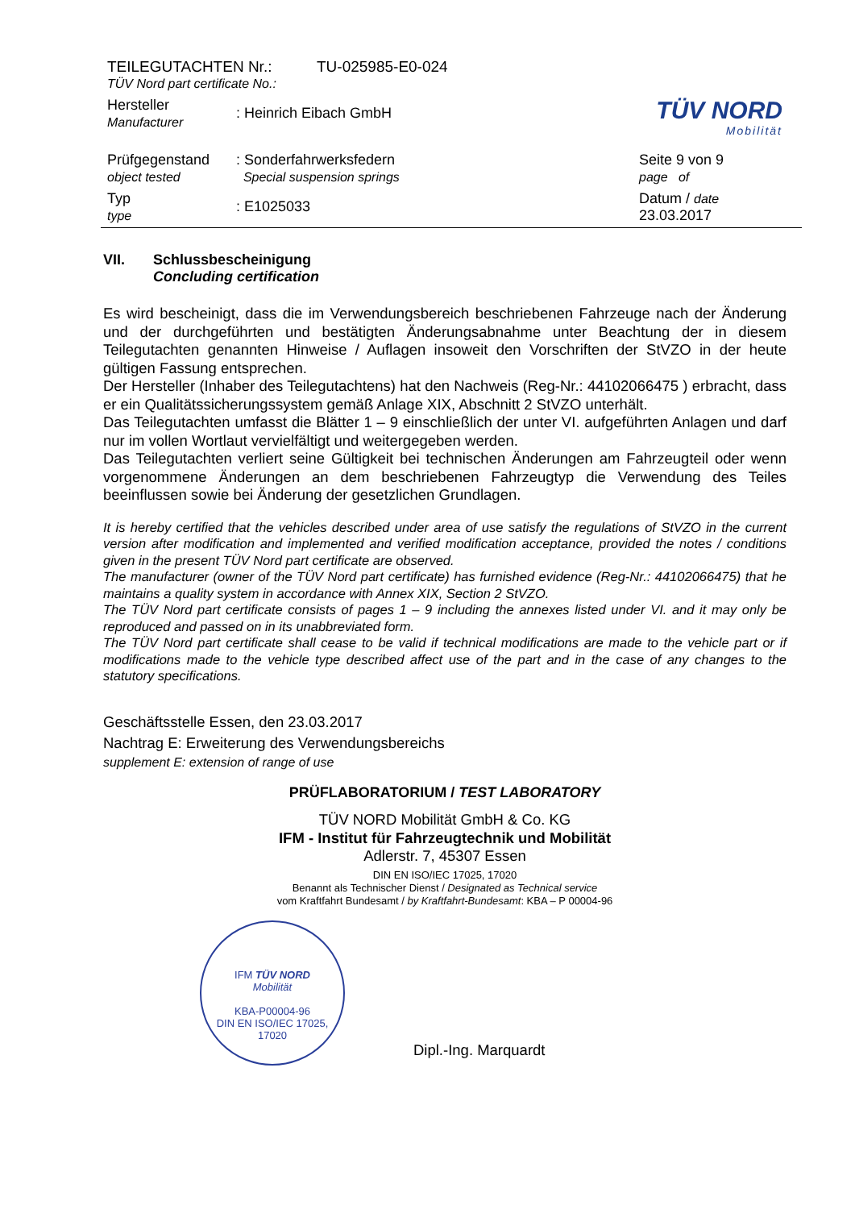TEILEGUTACHTEN Nr.: TU-025985-E0-024
TÜV Nord part certificate No.:
Hersteller
Manufacturer
: Heinrich Eibach GmbH
Prüfgegenstand
object tested
: Sonderfahrwerksfedern
Special suspension springs
Seite 9 von 9
page of
Typ
type
: E1025033
Datum / date
23.03.2017
TÜV NORD
Mobilität
VII. Schlussbescheinigung
Concluding certification
Es wird bescheinigt, dass die im Verwendungsbereich beschriebenen Fahrzeuge nach der Änderung und der durchgeführten und bestätigten Änderungsabnahme unter Beachtung der in diesem Teilegutachten genannten Hinweise / Auflagen insoweit den Vorschriften der StVZO in der heute gültigen Fassung entsprechen.
Der Hersteller (Inhaber des Teilegutachtens) hat den Nachweis (Reg-Nr.: 44102066475 ) erbracht, dass er ein Qualitätssicherungssystem gemäß Anlage XIX, Abschnitt 2 StVZO unterhält.
Das Teilegutachten umfasst die Blätter 1 – 9 einschließlich der unter VI. aufgeführten Anlagen und darf nur im vollen Wortlaut vervielfältigt und weitergegeben werden.
Das Teilegutachten verliert seine Gültigkeit bei technischen Änderungen am Fahrzeugteil oder wenn vorgenommene Änderungen an dem beschriebenen Fahrzeugtyp die Verwendung des Teiles beeinflussen sowie bei Änderung der gesetzlichen Grundlagen.
It is hereby certified that the vehicles described under area of use satisfy the regulations of StVZO in the current version after modification and implemented and verified modification acceptance, provided the notes / conditions given in the present TÜV Nord part certificate are observed.
The manufacturer (owner of the TÜV Nord part certificate) has furnished evidence (Reg-Nr.: 44102066475) that he maintains a quality system in accordance with Annex XIX, Section 2 StVZO.
The TÜV Nord part certificate consists of pages 1 – 9 including the annexes listed under VI. and it may only be reproduced and passed on in its unabbreviated form.
The TÜV Nord part certificate shall cease to be valid if technical modifications are made to the vehicle part or if modifications made to the vehicle type described affect use of the part and in the case of any changes to the statutory specifications.
Geschäftsstelle Essen, den 23.03.2017
Nachtrag E: Erweiterung des Verwendungsbereichs
supplement E: extension of range of use
PRÜFLABORATORIUM / TEST LABORATORY
TÜV NORD Mobilität GmbH & Co. KG
IFM - Institut für Fahrzeugtechnik und Mobilität
Adlerstr. 7, 45307 Essen
DIN EN ISO/IEC 17025, 17020
Benannt als Technischer Dienst / Designated as Technical service
vom Kraftfahrt Bundesamt / by Kraftfahrt-Bundesamt: KBA – P 00004-96
IFM TÜV NORD
Mobilität
KBA-P00004-96
DIN EN ISO/IEC 17025, 17020
Dipl.-Ing. Marquardt